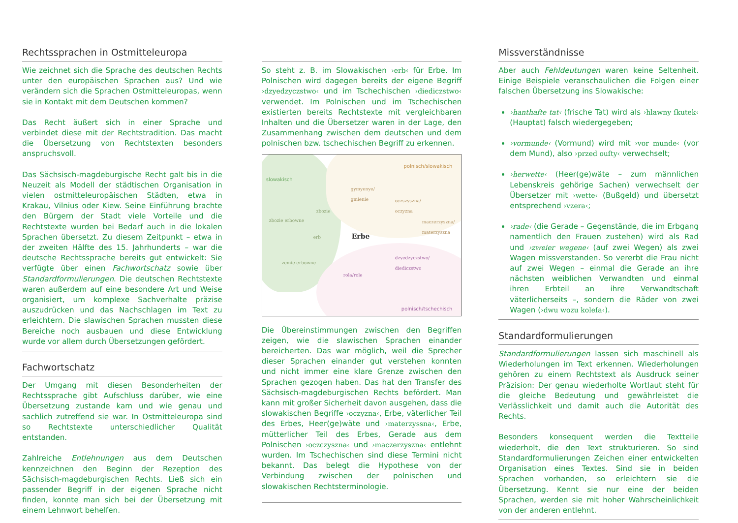Rechtssprachen in Ostmitteleuropa
Wie zeichnet sich die Sprache des deutschen Rechts unter den europäischen Sprachen aus? Und wie verändern sich die Sprachen Ostmitteleuropas, wenn sie in Kontakt mit dem Deutschen kommen?
Das Recht äußert sich in einer Sprache und verbindet diese mit der Rechtstradition. Das macht die Übersetzung von Rechtstexten besonders anspruchsvoll.
Das Sächsisch-magdeburgische Recht galt bis in die Neuzeit als Modell der städtischen Organisation in vielen ostmitteleuropäischen Städten, etwa in Krakau, Vilnius oder Kiew. Seine Einführung brachte den Bürgern der Stadt viele Vorteile und die Rechtstexte wurden bei Bedarf auch in die lokalen Sprachen übersetzt. Zu diesem Zeitpunkt – etwa in der zweiten Hälfte des 15. Jahrhunderts – war die deutsche Rechtssprache bereits gut entwickelt: Sie verfügte über einen Fachwortschatz sowie über Standardformulierungen. Die deutschen Rechtstexte waren außerdem auf eine besondere Art und Weise organisiert, um komplexe Sachverhalte präzise auszudrücken und das Nachschlagen im Text zu erleichtern. Die slawischen Sprachen mussten diese Bereiche noch ausbauen und diese Entwicklung wurde vor allem durch Übersetzungen gefördert.
Fachwortschatz
Der Umgang mit diesen Besonderheiten der Rechtssprache gibt Aufschluss darüber, wie eine Übersetzung zustande kam und wie genau und sachlich zutreffend sie war. In Ostmitteleuropa sind so Rechtstexte unterschiedlicher Qualität entstanden.
Zahlreiche Entlehnungen aus dem Deutschen kennzeichnen den Beginn der Rezeption des Sächsisch-magdeburgischen Rechts. Ließ sich ein passender Begriff in der eigenen Sprache nicht finden, konnte man sich bei der Übersetzung mit einem Lehnwort behelfen.
So steht z. B. im Slowakischen ›erb‹ für Erbe. Im Polnischen wird dagegen bereits der eigene Begriff ›dzyedzyczstwo‹ und im Tschechischen ›diediczstwo‹ verwendet. Im Polnischen und im Tschechischen existierten bereits Rechtstexte mit vergleichbaren Inhalten und die Übersetzer waren in der Lage, den Zusammenhang zwischen dem deutschen und dem polnischen bzw. tschechischen Begriff zu erkennen.
slowakisch
polnisch/slowakisch
gymyenye/
gmienie
oczszyszna/
oczyzna
maczerzyszna/
materzyszna
zbozie
zbozie erbowne
erb Erbe
zemie erbowne
dzyedzyczstwo/
diediczstwo
rola/role
polnisch/tschechisch
Die Übereinstimmungen zwischen den Begriffen zeigen, wie die slawischen Sprachen einander bereicherten. Das war möglich, weil die Sprecher dieser Sprachen einander gut verstehen konnten und nicht immer eine klare Grenze zwischen den Sprachen gezogen haben. Das hat den Transfer des Sächsisch-magdeburgischen Rechts befördert. Man kann mit großer Sicherheit davon ausgehen, dass die slowakischen Begriffe ›oczyzna‹, Erbe, väterlicher Teil des Erbes, Heer(ge)wäte und ›materzyssna‹, Erbe, mütterlicher Teil des Erbes, Gerade aus dem Polnischen ›oczczyszna‹ und ›maczerzyszna‹ entlehnt wurden. Im Tschechischen sind diese Termini nicht bekannt. Das belegt die Hypothese von der Verbindung zwischen der polnischen und slowakischen Rechtsterminologie.
Missverständnisse
Aber auch Fehldeutungen waren keine Seltenheit. Einige Beispiele veranschaulichen die Folgen einer falschen Übersetzung ins Slowakische:
›hanthafte tat‹ (frische Tat) wird als ›hlawny ſkutek‹ (Hauptat) falsch wiedergegeben;
›vormunde‹ (Vormund) wird mit ›vor munde‹ (vor dem Mund), also ›przed ouſty‹ verwechselt;
›herwette‹ (Heer(ge)wäte – zum männlichen Lebenskreis gehörige Sachen) verwechselt der Übersetzer mit ›wette‹ (Bußgeld) und übersetzt entsprechend ›vzera‹;
›rade‹ (die Gerade – Gegenstände, die im Erbgang namentlich den Frauen zustehen) wird als Rad und ›zweier wegene‹ (auf zwei Wegen) als zwei Wagen missverstanden. So vererbt die Frau nicht auf zwei Wegen – einmal die Gerade an ihre nächsten weiblichen Verwandten und einmal ihren Erbteil an ihre Verwandtschaft väterlicherseits –, sondern die Räder von zwei Wagen (›dwu wozu koleſa‹).
Standardformulierungen
Standardformulierungen lassen sich maschinell als Wiederholungen im Text erkennen. Wiederholungen gehören zu einem Rechtstext als Ausdruck seiner Präzision: Der genau wiederholte Wortlaut steht für die gleiche Bedeutung und gewährleistet die Verlässlichkeit und damit auch die Autorität des Rechts.
Besonders konsequent werden die Textteile wiederholt, die den Text strukturieren. So sind Standardformulierungen Zeichen einer entwickelten Organisation eines Textes. Sind sie in beiden Sprachen vorhanden, so erleichtern sie die Übersetzung. Kennt sie nur eine der beiden Sprachen, werden sie mit hoher Wahrscheinlichkeit von der anderen entlehnt.